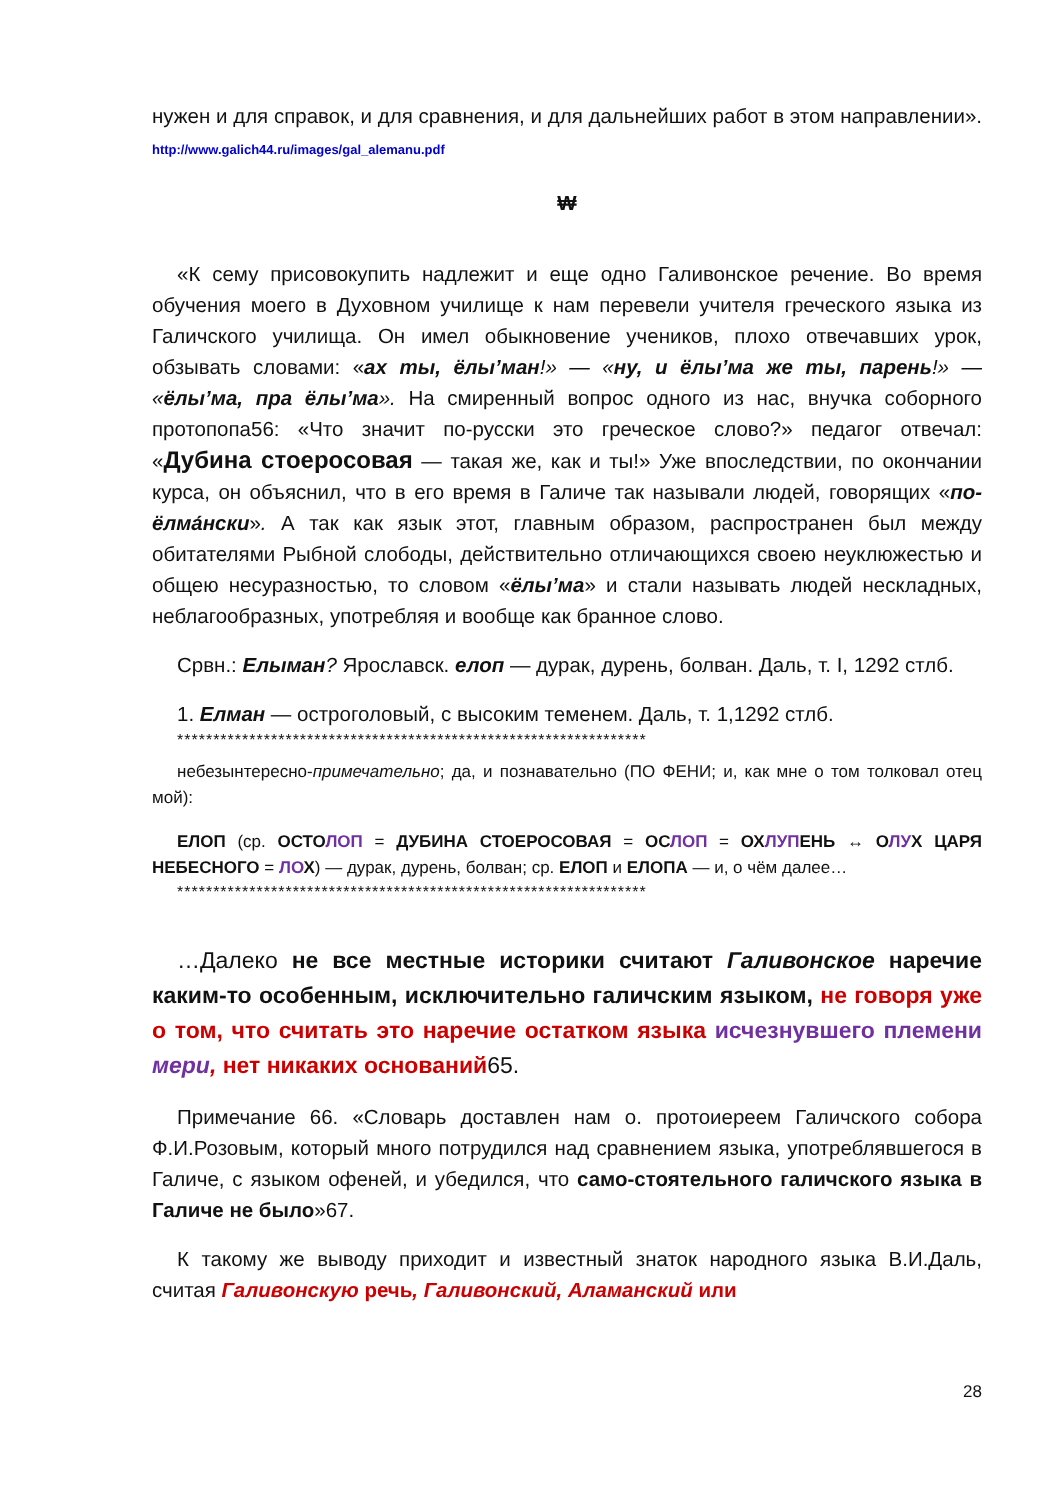нужен и для справок, и для сравнения, и для дальнейших работ в этом направлении». http://www.galich44.ru/images/gal_alemanu.pdf
₩
«К сему присовокупить надлежит и еще одно Галивонское речение. Во время обучения моего в Духовном училище к нам перевели учителя греческого языка из Галичского училища. Он имел обыкновение учеников, плохо отвечавших урок, обзывать словами: «ах ты, ёлы’ман!» — «ну, и ёлы’ма же ты, парень!» — «ёлы’ма, пра ёлы’ма». На смиренный вопрос одного из нас, внучка соборного протопопа56: «Что значит по-русски это греческое слово?» педагог отвечал: «Дубина стоеросовая — такая же, как и ты!» Уже впоследствии, по окончании курса, он объяснил, что в его время в Галиче так называли людей, говорящих «по-ёлма́нски». А так как язык этот, главным образом, распространен был между обитателями Рыбной слободы, действительно отличающихся своею неуклюжестью и общею несуразностью, то словом «ёлы’ма» и стали называть людей нескладных, неблагообразных, употребляя и вообще как бранное слово.
Срвн.: Елыман? Ярославск. елоп — дурак, дурень, болван. Даль, т. I, 1292 стлб.
1. Елман — остроголовый, с высоким теменем. Даль, т. 1,1292 стлб.
*****************************************************************
небезынтересно-примечательно; да, и познавательно (ПО ФЕНИ; и, как мне о том толковал отец мой):
ЕЛОП (ср. ОСТОЛОП = ДУБИНА СТОЕРОСОВАЯ = ОСЛОП = ОХЛУПЕНЬ ↔ ОЛУХ ЦАРЯ НЕБЕСНОГО = ЛО Х) — дурак, дурень, болван; ср. ЕЛОП и ЕЛОПА — и, о чём далее…
*****************************************************************
…Далеко не все местные историки считают Галивонское наречие каким-то особенным, исключительно галичским языком, не говоря уже о том, что считать это наречие остатком языка исчезнувшего племени мери, нет никаких оснований65.
Примечание 66. «Словарь доставлен нам о. протоиереем Галичского собора Ф.И.Розовым, который много потрудился над сравнением языка, употреблявшегося в Галиче, с языком офеней, и убедился, что само-стоятельного галичского языка в Галиче не было»67.
К такому же выводу приходит и известный знаток народного языка В.И.Даль, считая Галивонскую речь, Галивонский, Аламанский или
28